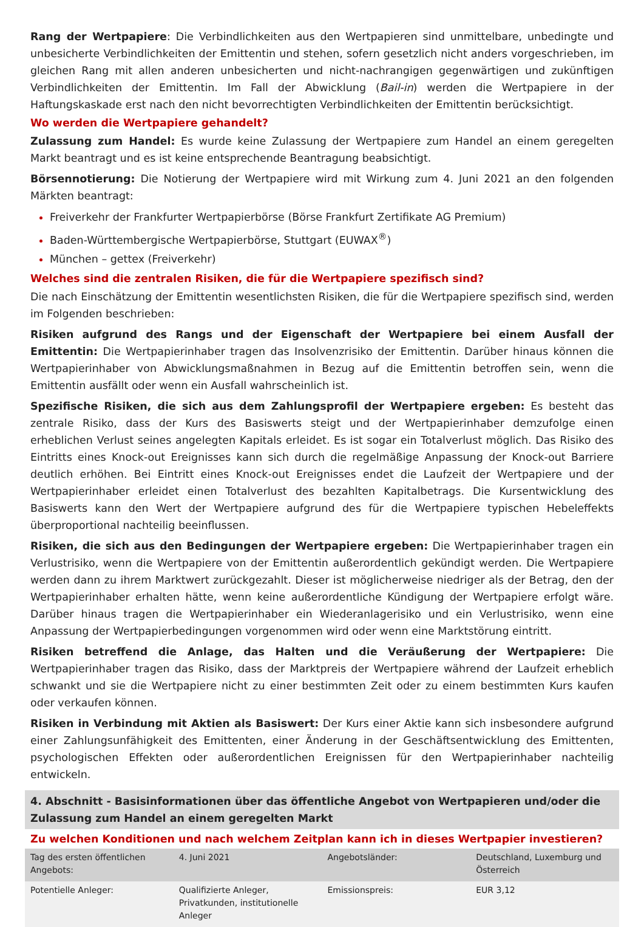Rang der Wertpapiere: Die Verbindlichkeiten aus den Wertpapieren sind unmittelbare, unbedingte und unbesicherte Verbindlichkeiten der Emittentin und stehen, sofern gesetzlich nicht anders vorgeschrieben, im gleichen Rang mit allen anderen unbesicherten und nicht-nachrangigen gegenwärtigen und zukünftigen Verbindlichkeiten der Emittentin. Im Fall der Abwicklung (Bail-in) werden die Wertpapiere in der Haftungskaskade erst nach den nicht bevorrechtigten Verbindlichkeiten der Emittentin berücksichtigt.
Wo werden die Wertpapiere gehandelt?
Zulassung zum Handel: Es wurde keine Zulassung der Wertpapiere zum Handel an einem geregelten Markt beantragt und es ist keine entsprechende Beantragung beabsichtigt.
Börsennotierung: Die Notierung der Wertpapiere wird mit Wirkung zum 4. Juni 2021 an den folgenden Märkten beantragt:
Freiverkehr der Frankfurter Wertpapierbörse (Börse Frankfurt Zertifikate AG Premium)
Baden-Württembergische Wertpapierbörse, Stuttgart (EUWAX<sup>®</sup>)
München – gettex (Freiverkehr)
Welches sind die zentralen Risiken, die für die Wertpapiere spezifisch sind?
Die nach Einschätzung der Emittentin wesentlichsten Risiken, die für die Wertpapiere spezifisch sind, werden im Folgenden beschrieben:
Risiken aufgrund des Rangs und der Eigenschaft der Wertpapiere bei einem Ausfall der Emittentin: Die Wertpapierinhaber tragen das Insolvenzrisiko der Emittentin. Darüber hinaus können die Wertpapierinhaber von Abwicklungsmaßnahmen in Bezug auf die Emittentin betroffen sein, wenn die Emittentin ausfällt oder wenn ein Ausfall wahrscheinlich ist.
Spezifische Risiken, die sich aus dem Zahlungsprofil der Wertpapiere ergeben: Es besteht das zentrale Risiko, dass der Kurs des Basiswerts steigt und der Wertpapierinhaber demzufolge einen erheblichen Verlust seines angelegten Kapitals erleidet. Es ist sogar ein Totalverlust möglich. Das Risiko des Eintritts eines Knock-out Ereignisses kann sich durch die regelmäßige Anpassung der Knock-out Barriere deutlich erhöhen. Bei Eintritt eines Knock-out Ereignisses endet die Laufzeit der Wertpapiere und der Wertpapierinhaber erleidet einen Totalverlust des bezahlten Kapitalbetrags. Die Kursentwicklung des Basiswerts kann den Wert der Wertpapiere aufgrund des für die Wertpapiere typischen Hebeleffekts überproportional nachteilig beeinflussen.
Risiken, die sich aus den Bedingungen der Wertpapiere ergeben: Die Wertpapierinhaber tragen ein Verlustrisiko, wenn die Wertpapiere von der Emittentin außerordentlich gekündigt werden. Die Wertpapiere werden dann zu ihrem Marktwert zurückgezahlt. Dieser ist möglicherweise niedriger als der Betrag, den der Wertpapierinhaber erhalten hätte, wenn keine außerordentliche Kündigung der Wertpapiere erfolgt wäre. Darüber hinaus tragen die Wertpapierinhaber ein Wiederanlagerisiko und ein Verlustrisiko, wenn eine Anpassung der Wertpapierbedingungen vorgenommen wird oder wenn eine Marktstörung eintritt.
Risiken betreffend die Anlage, das Halten und die Veräußerung der Wertpapiere: Die Wertpapierinhaber tragen das Risiko, dass der Marktpreis der Wertpapiere während der Laufzeit erheblich schwankt und sie die Wertpapiere nicht zu einer bestimmten Zeit oder zu einem bestimmten Kurs kaufen oder verkaufen können.
Risiken in Verbindung mit Aktien als Basiswert: Der Kurs einer Aktie kann sich insbesondere aufgrund einer Zahlungsunfähigkeit des Emittenten, einer Änderung in der Geschäftsentwicklung des Emittenten, psychologischen Effekten oder außerordentlichen Ereignissen für den Wertpapierinhaber nachteilig entwickeln.
4. Abschnitt - Basisinformationen über das öffentliche Angebot von Wertpapieren und/oder die Zulassung zum Handel an einem geregelten Markt
Zu welchen Konditionen und nach welchem Zeitplan kann ich in dieses Wertpapier investieren?
| Tag des ersten öffentlichen Angebots: | 4. Juni 2021 | Angebotsländer: | Deutschland, Luxemburg und Österreich |
| Potentielle Anleger: | Qualifizierte Anleger, Privatkunden, institutionelle Anleger | Emissionspreis: | EUR 3,12 |